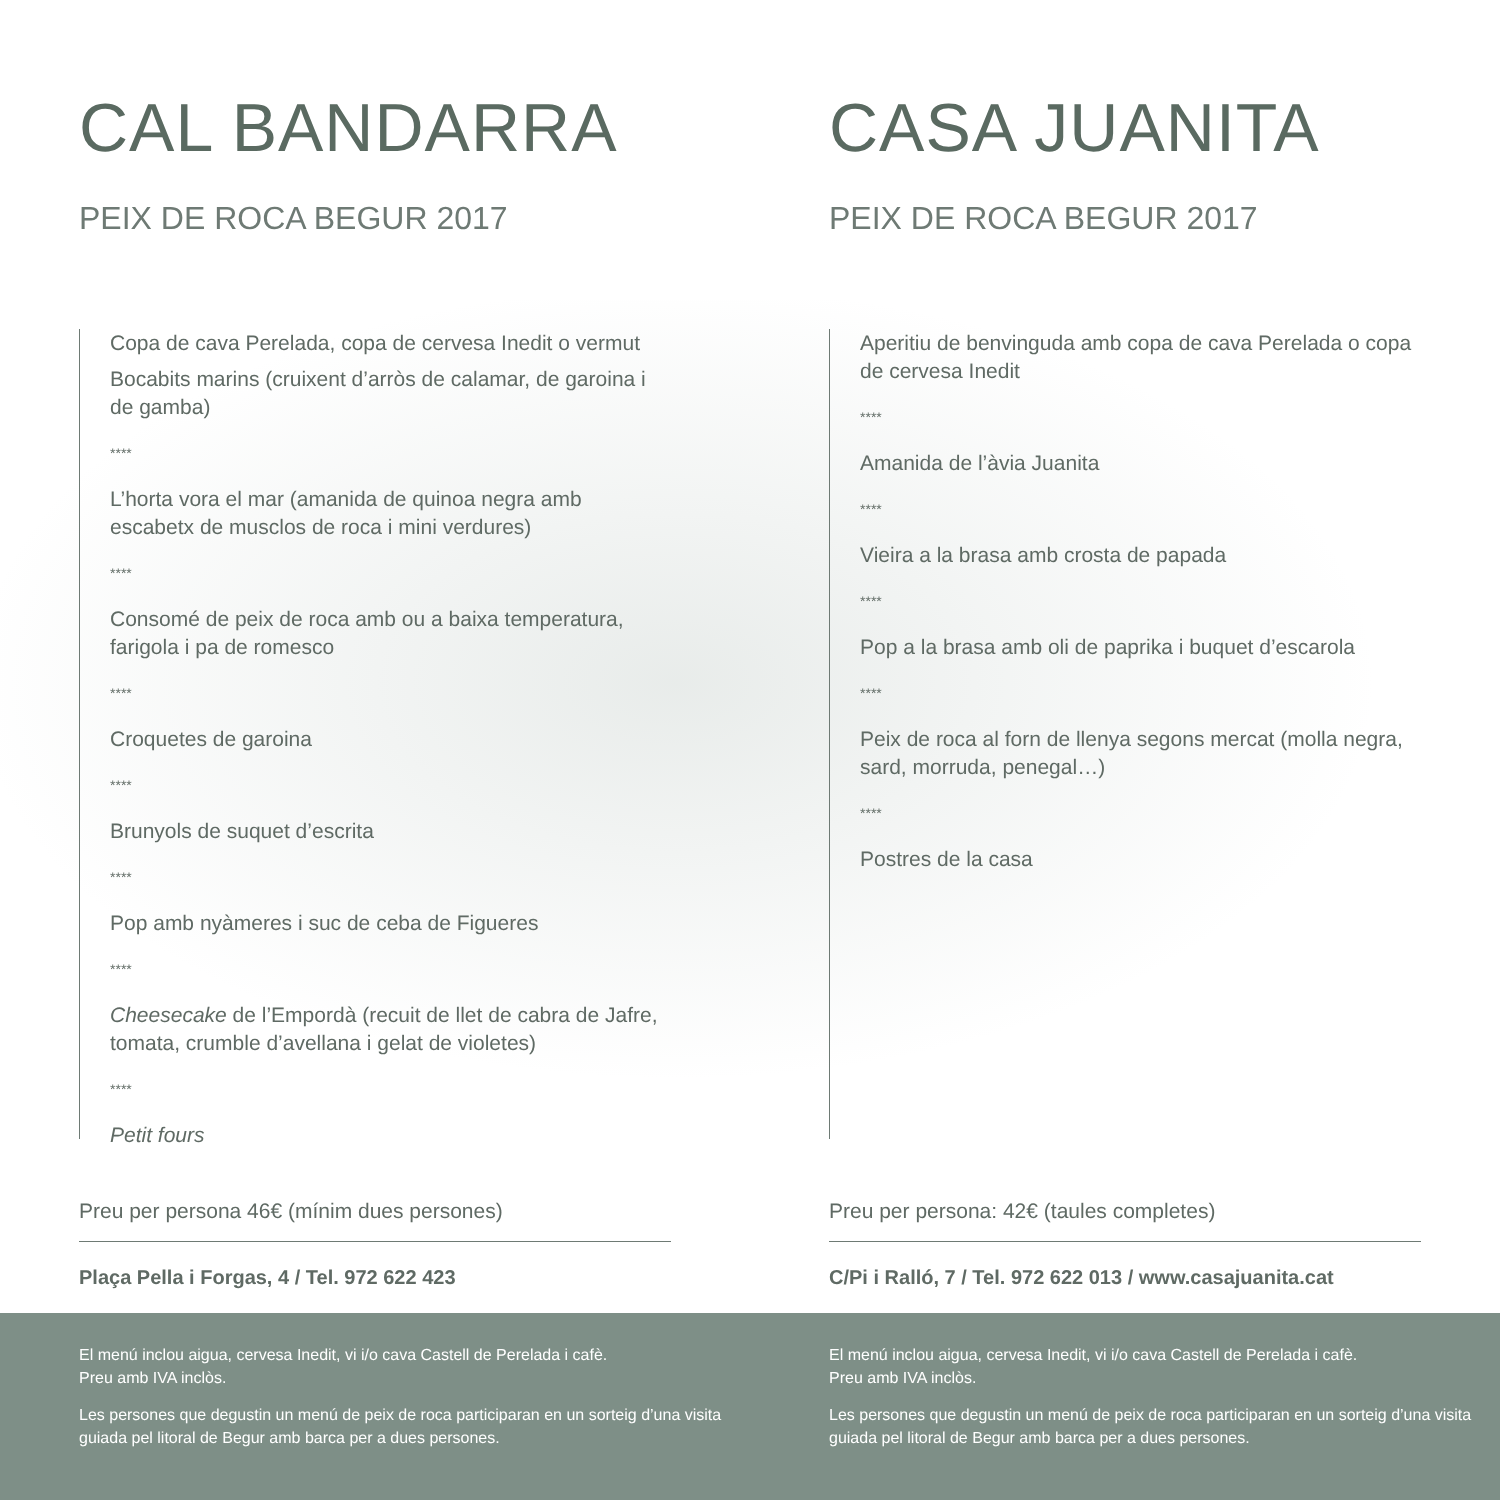CAL BANDARRA
PEIX DE ROCA BEGUR 2017
Copa de cava Perelada, copa de cervesa Inedit o vermut
Bocabits marins (cruixent d’arròs de calamar, de garoina i de gamba)
****
L’horta vora el mar (amanida de quinoa negra amb escabetx de musclos de roca i mini verdures)
****
Consomé de peix de roca amb ou a baixa temperatura, farigola i pa de romesco
****
Croquetes de garoina
****
Brunyols de suquet d’escrita
****
Pop amb nyàmeres i suc de ceba de Figueres
****
Cheesecake de l’Empordà (recuit de llet de cabra de Jafre, tomata, crumble d’avellana i gelat de violetes)
****
Petit fours
Preu per persona 46€ (mínim dues persones)
Plaça Pella i Forgas, 4 / Tel. 972 622 423
CASA JUANITA
PEIX DE ROCA BEGUR 2017
Aperitiu de benvinguda amb copa de cava Perelada o copa de cervesa Inedit
****
Amanida de l’àvia Juanita
****
Vieira a la brasa amb crosta de papada
****
Pop a la brasa amb oli de paprika i buquet d’escarola
****
Peix de roca al forn de llenya segons mercat (molla negra, sard, morruda, penegal…)
****
Postres de la casa
Preu per persona: 42€ (taules completes)
C/Pi i Ralló, 7 / Tel. 972 622 013 / www.casajuanita.cat
El menú inclou aigua, cervesa Inedit, vi i/o cava Castell de Perelada i cafè.
Preu amb IVA inclòs.
Les persones que degustin un menú de peix de roca participaran en un sorteig d’una visita guiada pel litoral de Begur amb barca per a dues persones.
El menú inclou aigua, cervesa Inedit, vi i/o cava Castell de Perelada i cafè.
Preu amb IVA inclòs.
Les persones que degustin un menú de peix de roca participaran en un sorteig d’una visita guiada pel litoral de Begur amb barca per a dues persones.